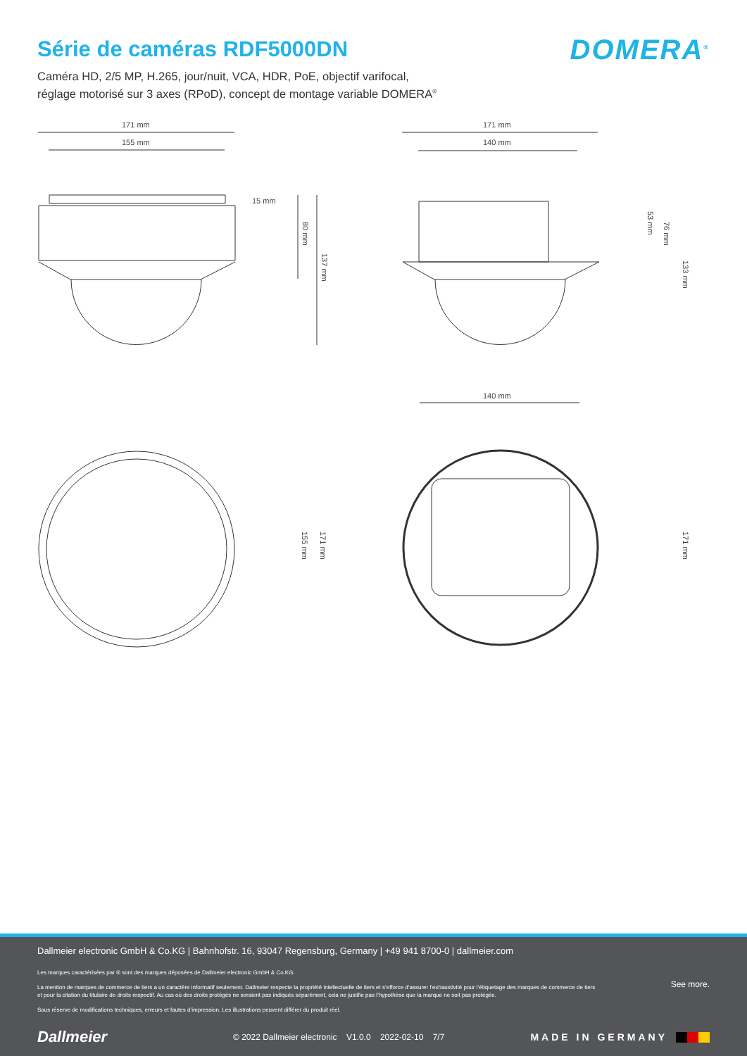DOMERA<sup>®</sup>
Série de caméras RDF5000DN
Caméra HD, 2/5 MP, H.265, jour/nuit, VCA, HDR, PoE, objectif varifocal,
réglage motorisé sur 3 axes (RPoD), concept de montage variable DOMERA<sup>®</sup>
171 mm
155 mm
15 mm
80 mm
137 mm
171 mm
140 mm
53 mm
76 mm
133 mm
155 mm
171 mm
140 mm
171 mm
Dallmeier electronic GmbH & Co.KG | Bahnhofstr. 16, 93047 Regensburg, Germany | +49 941 8700-0 | dallmeier.com
Les marques caractérisées par ® sont des marques déposées de Dallmeier electronic GmbH & Co.KG.
La mention de marques de commerce de tiers a un caractère informatif seulement. Dallmeier respecte la propriété intellectuelle de tiers et s’efforce d’assurer l’exhaustivité pour l’étiquetage des marques de commerce de tiers et pour la citation du titulaire de droits respectif. Au cas où des droits protégés ne seraient pas indiqués séparément, cela ne justifie pas l’hypothèse que la marque ne soit pas protégée.
Sous réserve de modifications techniques, erreurs et fautes d’impression. Les illustrations peuvent différer du produit réel.
See more.
Dallmeier © 2022 Dallmeier electronic V1.0.0 2022-02-10 7/7 MADE IN GERMANY